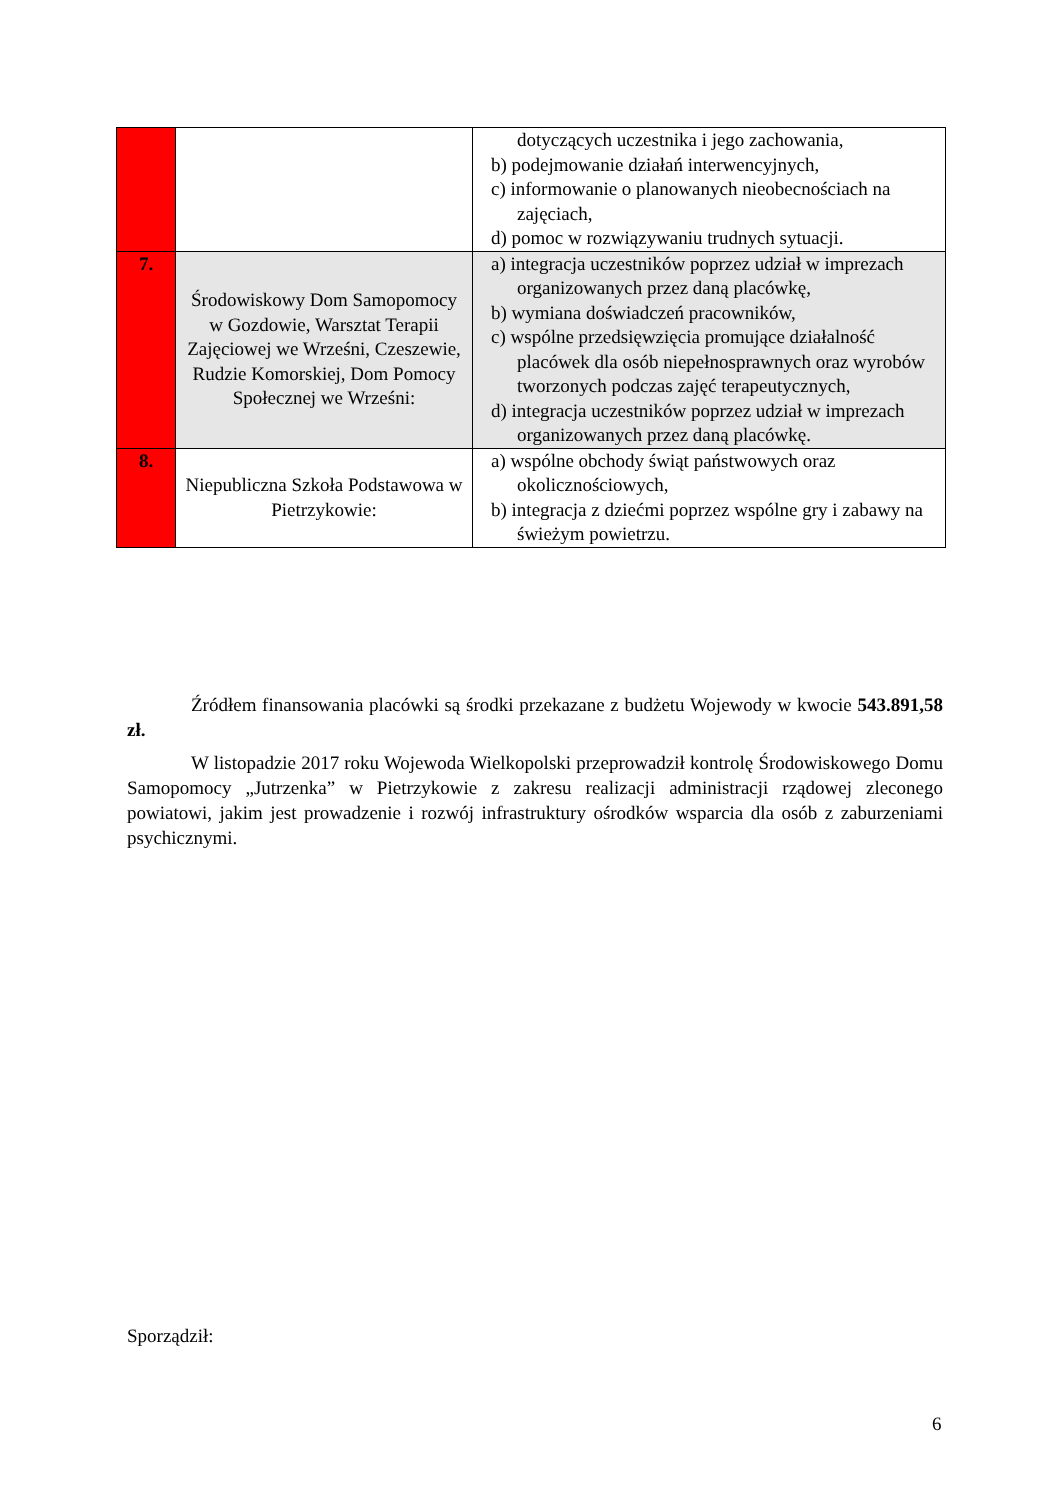| | | dotyczących uczestnika i jego zachowania, b) podejmowanie działań interwencyjnych, c) informowanie o planowanych nieobecnościach na zajęciach, d) pomoc w rozwiązywaniu trudnych sytuacji. |
| 7. | Środowiskowy Dom Samopomocy w Gozdowie, Warsztat Terapii Zajęciowej we Wrześni, Czeszewie, Rudzie Komorskiej, Dom Pomocy Społecznej we Wrześni: | a) integracja uczestników poprzez udział w imprezach organizowanych przez daną placówkę, b) wymiana doświadczeń pracowników, c) wspólne przedsięwzięcia promujące działalność placówek dla osób niepełnosprawnych oraz wyrobów tworzonych podczas zajęć terapeutycznych, d) integracja uczestników poprzez udział w imprezach organizowanych przez daną placówkę. |
| 8. | Niepubliczna Szkoła Podstawowa w Pietrzykowie: | a) wspólne obchody świąt państwowych oraz okolicznościowych, b) integracja z dziećmi poprzez wspólne gry i zabawy na świeżym powietrzu. |
Źródłem finansowania placówki są środki przekazane z budżetu Wojewody w kwocie 543.891,58 zł.
W listopadzie 2017 roku Wojewoda Wielkopolski przeprowadził kontrolę Środowiskowego Domu Samopomocy „Jutrzenka” w Pietrzykowie z zakresu realizacji administracji rządowej zleconego powiatowi, jakim jest prowadzenie i rozwój infrastruktury ośrodków wsparcia dla osób z zaburzeniami psychicznymi.
Sporządził:
6